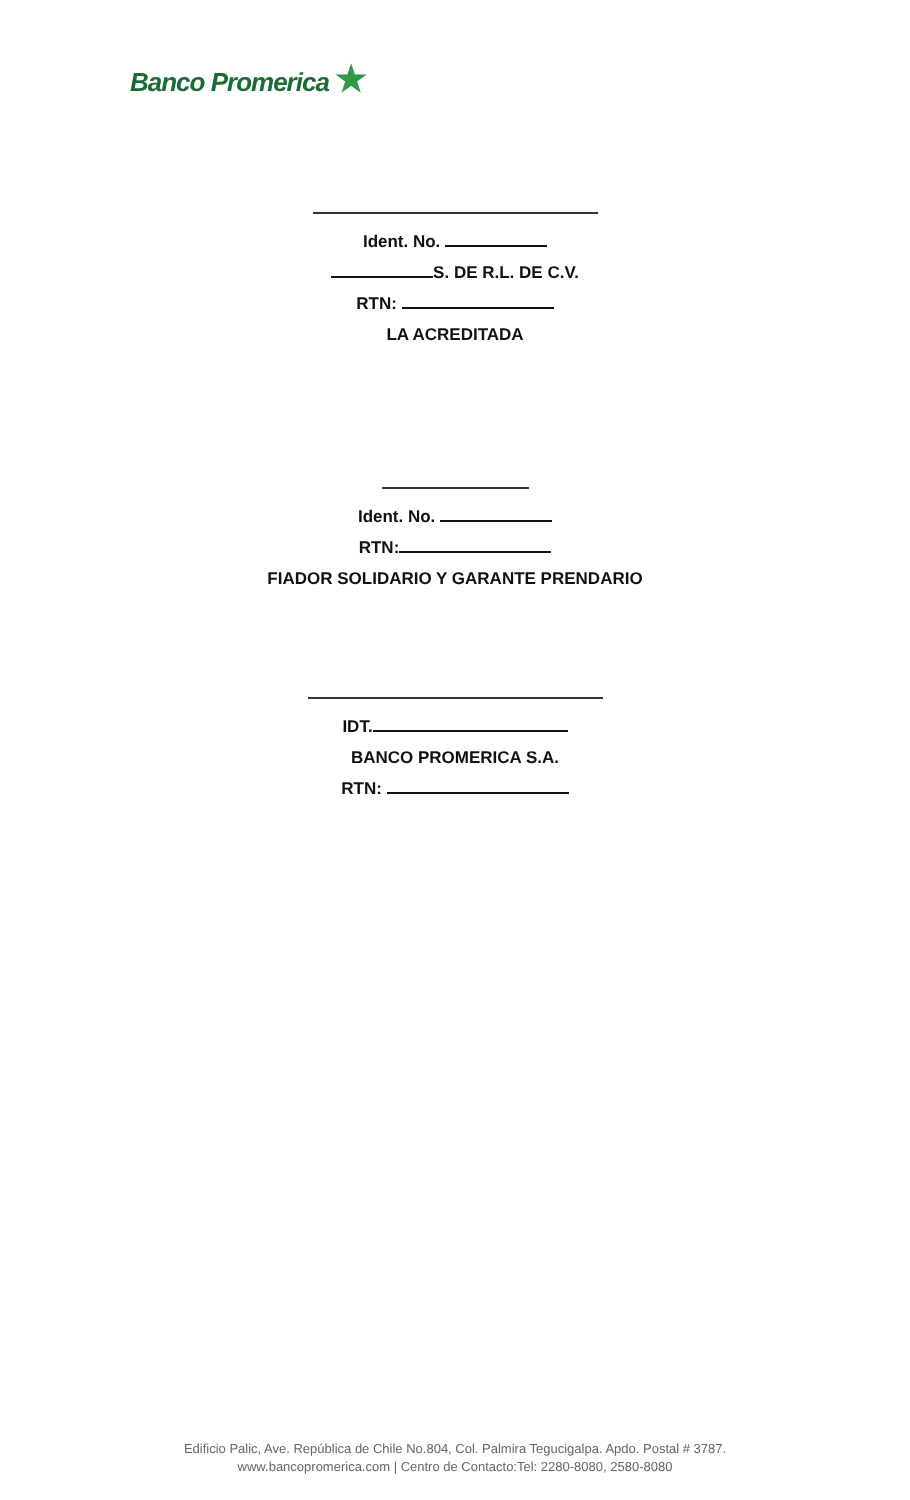Banco Promerica ★
Ident. No.
S. DE R.L. DE C.V.
RTN:
LA ACREDITADA
Ident. No.
RTN:
FIADOR SOLIDARIO Y GARANTE PRENDARIO
IDT.
BANCO PROMERICA S.A.
RTN:
Edificio Palic, Ave. República de Chile No.804, Col. Palmira Tegucigalpa. Apdo. Postal # 3787.
www.bancopromerica.com | Centro de Contacto:Tel: 2280-8080, 2580-8080